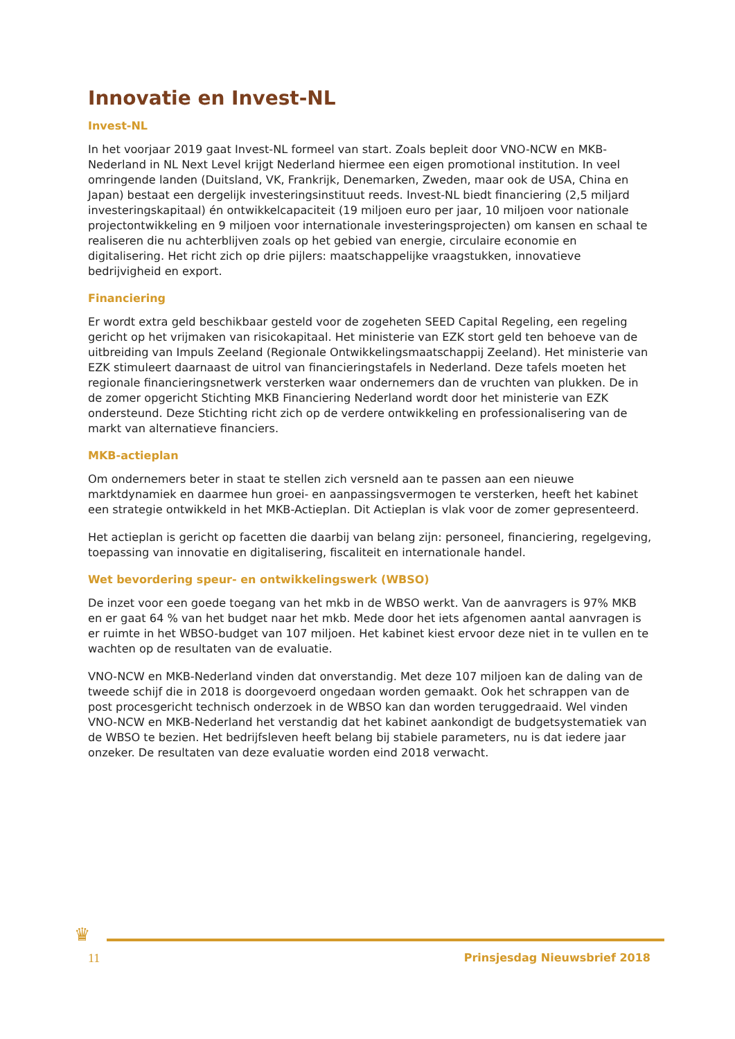Innovatie en Invest-NL
Invest-NL
In het voorjaar 2019 gaat Invest-NL formeel van start. Zoals bepleit door VNO-NCW en MKB-Nederland in NL Next Level krijgt Nederland hiermee een eigen promotional institution. In veel omringende landen (Duitsland, VK, Frankrijk, Denemarken, Zweden, maar ook de USA, China en Japan) bestaat een dergelijk investeringsinstituut reeds. Invest-NL biedt financiering (2,5 miljard investeringskapitaal) én ontwikkelcapaciteit (19 miljoen euro per jaar, 10 miljoen voor nationale projectontwikkeling en 9 miljoen voor internationale investeringsprojecten) om kansen en schaal te realiseren die nu achterblijven zoals op het gebied van energie, circulaire economie en digitalisering. Het richt zich op drie pijlers: maatschappelijke vraagstukken, innovatieve bedrijvigheid en export.
Financiering
Er wordt extra geld beschikbaar gesteld voor de zogeheten SEED Capital Regeling, een regeling gericht op het vrijmaken van risicokapitaal. Het ministerie van EZK stort geld ten behoeve van de uitbreiding van Impuls Zeeland (Regionale Ontwikkelingsmaatschappij Zeeland). Het ministerie van EZK stimuleert daarnaast de uitrol van financieringstafels in Nederland. Deze tafels moeten het regionale financieringsnetwerk versterken waar ondernemers dan de vruchten van plukken. De in de zomer opgericht Stichting MKB Financiering Nederland wordt door het ministerie van EZK ondersteund. Deze Stichting richt zich op de verdere ontwikkeling en professionalisering van de markt van alternatieve financiers.
MKB-actieplan
Om ondernemers beter in staat te stellen zich versneld aan te passen aan een nieuwe marktdynamiek en daarmee hun groei- en aanpassingsvermogen te versterken, heeft het kabinet een strategie ontwikkeld in het MKB-Actieplan. Dit Actieplan is vlak voor de zomer gepresenteerd.
Het actieplan is gericht op facetten die daarbij van belang zijn: personeel, financiering, regelgeving, toepassing van innovatie en digitalisering, fiscaliteit en internationale handel.
Wet bevordering speur- en ontwikkelingswerk (WBSO)
De inzet voor een goede toegang van het mkb in de WBSO werkt. Van de aanvragers is 97% MKB en er gaat 64 % van het budget naar het mkb. Mede door het iets afgenomen aantal aanvragen is er ruimte in het WBSO-budget van 107 miljoen. Het kabinet kiest ervoor deze niet in te vullen en te wachten op de resultaten van de evaluatie.
VNO-NCW en MKB-Nederland vinden dat onverstandig. Met deze 107 miljoen kan de daling van de tweede schijf die in 2018 is doorgevoerd ongedaan worden gemaakt. Ook het schrappen van de post procesgericht technisch onderzoek in de WBSO kan dan worden teruggedraaid. Wel vinden VNO-NCW en MKB-Nederland het verstandig dat het kabinet aankondigt de budgetsystematiek van de WBSO te bezien. Het bedrijfsleven heeft belang bij stabiele parameters, nu is dat iedere jaar onzeker. De resultaten van deze evaluatie worden eind 2018 verwacht.
♛
11 Prinsjesdag Nieuwsbrief 2018